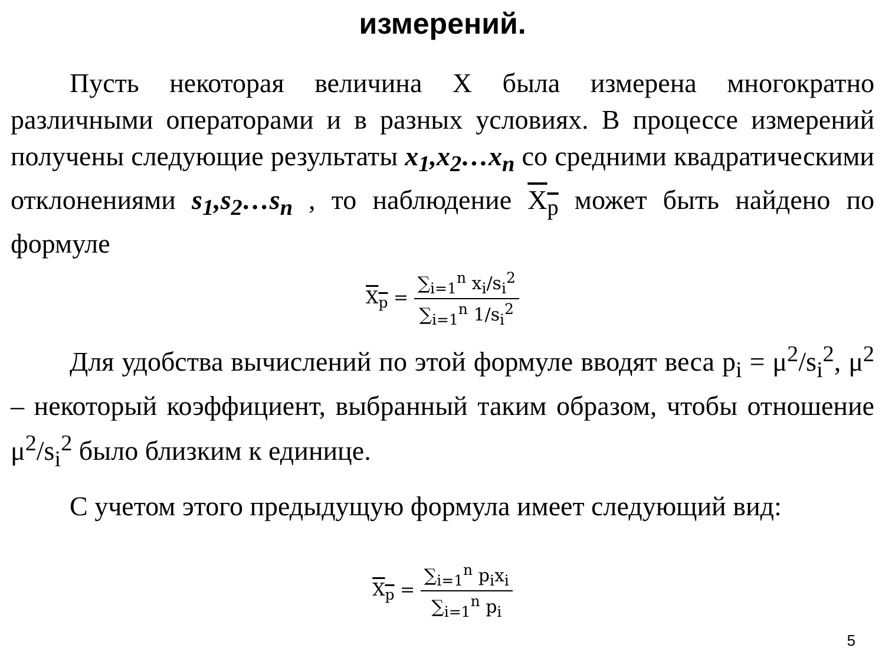измерений.
Пусть некоторая величина X была измерена многократно различными операторами и в разных условиях. В процессе измерений получены следующие результаты x<sub>1</sub>,x<sub>2</sub>…x<sub>n</sub> со средними квадратическими отклонениями s<sub>1</sub>,s<sub>2</sub>…s<sub>n</sub> , то наблюдение X<sub>p</sub> может быть найдено по формуле
X<sub>p</sub> = ∑<sub>i=1</sub><sup>n</sup> x<sub>i</sub>/s<sub>i</sub><sup>2</sup> ∑<sub>i=1</sub><sup>n</sup> 1/s<sub>i</sub><sup>2</sup>
Для удобства вычислений по этой формуле вводят веса p<sub>i</sub> = μ<sup>2</sup>/s<sub>i</sub><sup>2</sup>, μ<sup>2</sup> – некоторый коэффициент, выбранный таким образом, чтобы отношение μ<sup>2</sup>/s<sub>i</sub><sup>2</sup> было близким к единице.
С учетом этого предыдущую формула имеет следующий вид:
X<sub>p</sub> = ∑<sub>i=1</sub><sup>n</sup> p<sub>i</sub>x<sub>i</sub> ∑<sub>i=1</sub><sup>n</sup> p<sub>i</sub>
5